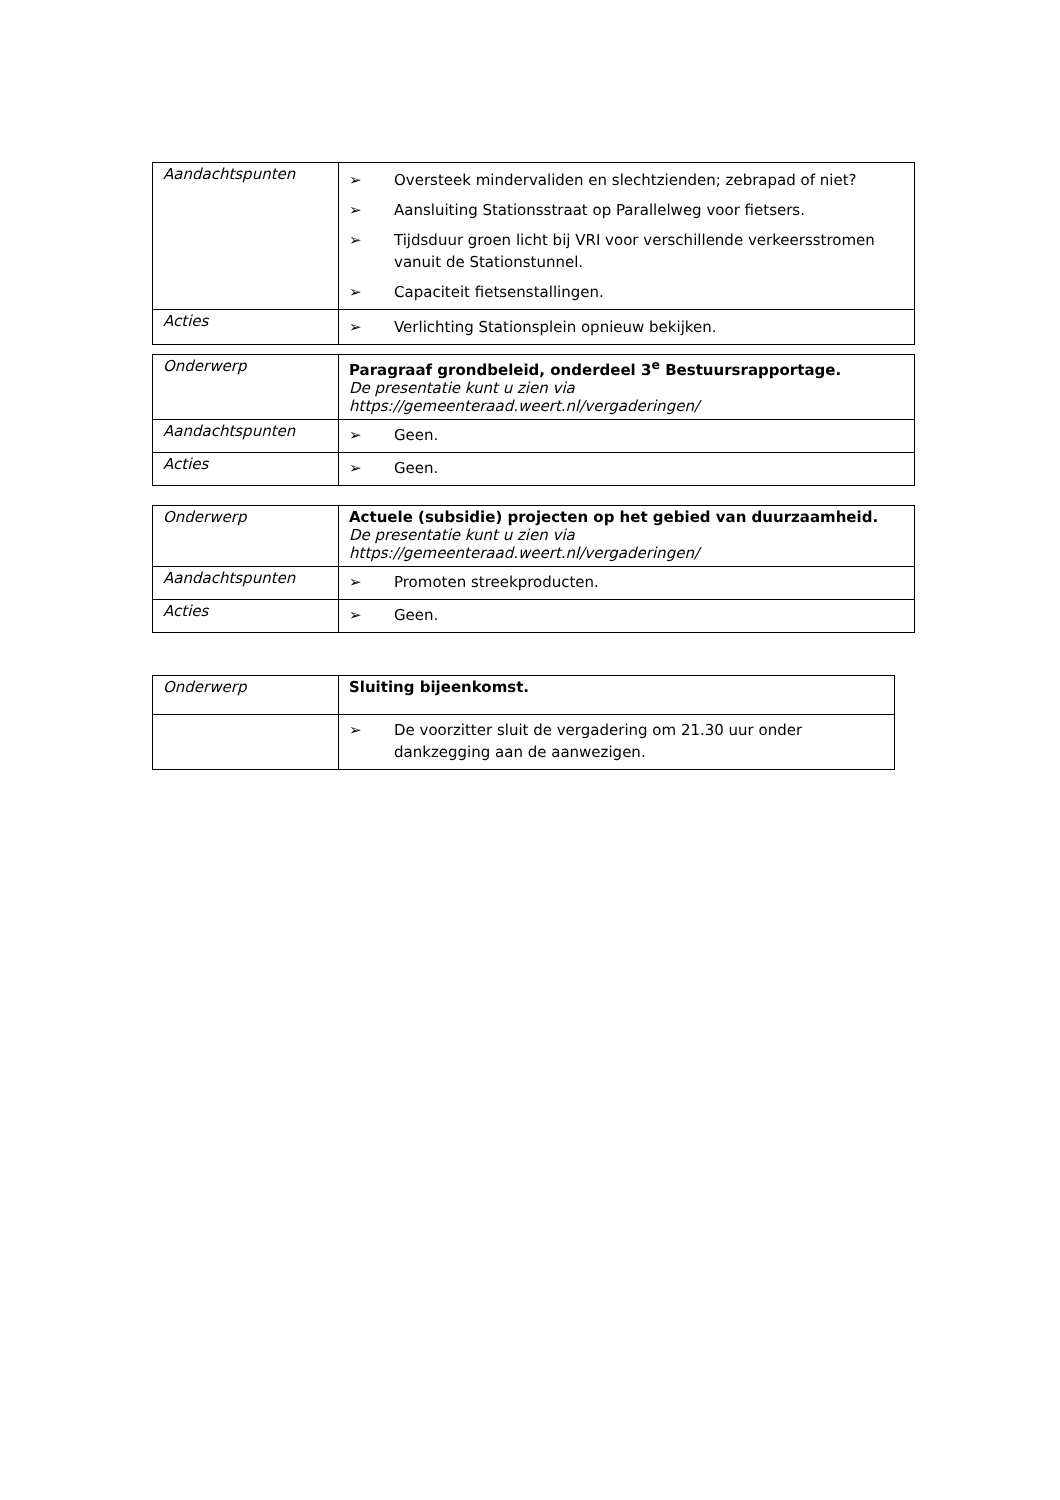| Aandachtspunten | ➢ Oversteek mindervaliden en slechtzienden; zebrapad of niet? ➢ Aansluiting Stationsstraat op Parallelweg voor fietsers. ➢ Tijdsduur groen licht bij VRI voor verschillende verkeersstromen vanuit de Stationstunnel. ➢ Capaciteit fietsenstallingen. |
| Acties | ➢ Verlichting Stationsplein opnieuw bekijken. |
| Onderwerp | Paragraaf grondbeleid, onderdeel 3<sup>e</sup> Bestuursrapportage. De presentatie kunt u zien via https://gemeenteraad.weert.nl/vergaderingen/ |
| Aandachtspunten | ➢ Geen. |
| Acties | ➢ Geen. |
| Onderwerp | Actuele (subsidie) projecten op het gebied van duurzaamheid. De presentatie kunt u zien via https://gemeenteraad.weert.nl/vergaderingen/ |
| Aandachtspunten | ➢ Promoten streekproducten. |
| Acties | ➢ Geen. |
| Onderwerp | Sluiting bijeenkomst. |
| | ➢ De voorzitter sluit de vergadering om 21.30 uur onder dankzegging aan de aanwezigen. |